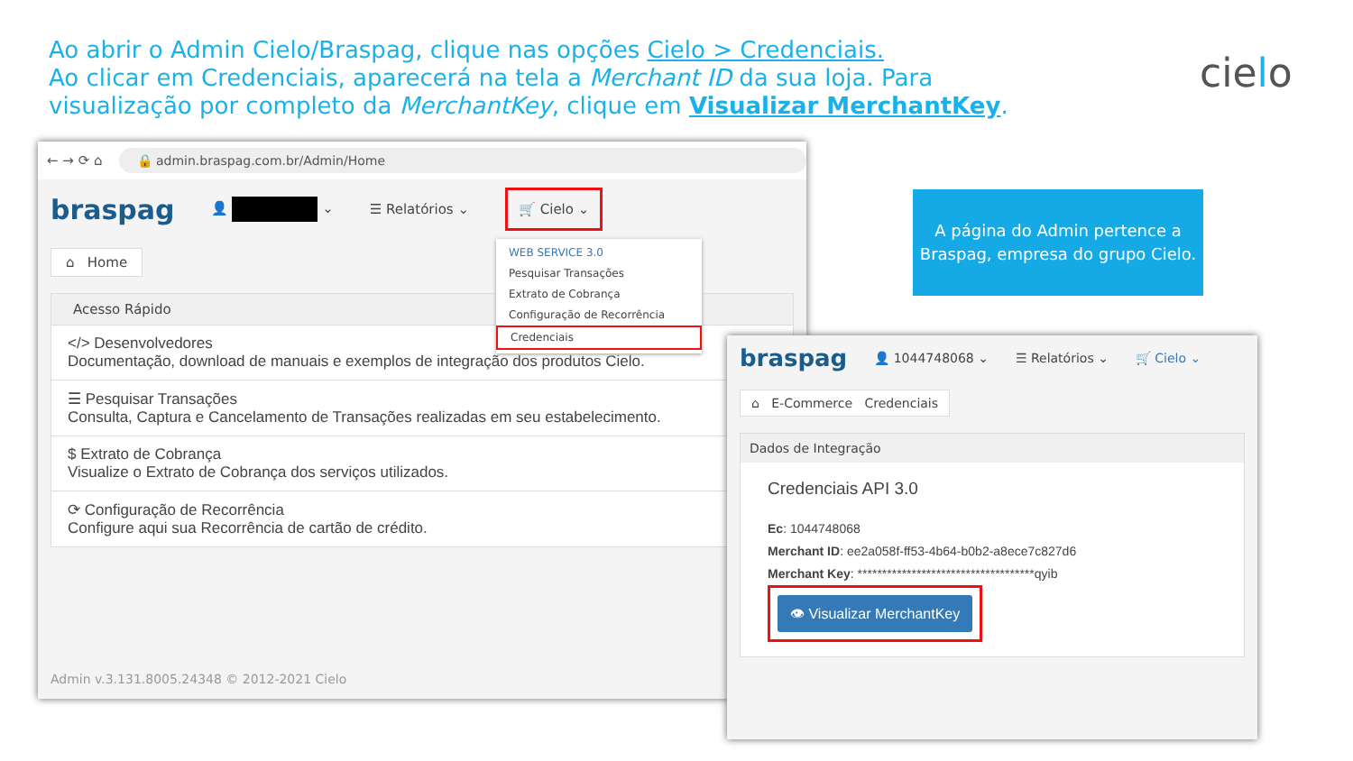Ao abrir o Admin Cielo/Braspag, clique nas opções Cielo > Credenciais.
Ao clicar em Credenciais, aparecerá na tela a Merchant ID da sua loja. Para visualização por completo da MerchantKey, clique em Visualizar MerchantKey.
cielo
← → ⟳ ⌂
🔒 admin.braspag.com.br/Admin/Home
braspag 👤 ⌄ ☰ Relatórios ⌄ 🛒 Cielo ⌄
WEB SERVICE 3.0
Pesquisar Transações
Extrato de Cobrança
Configuração de Recorrência
Credenciais
⌂ Home
Acesso Rápido
</> Desenvolvedores
Documentação, download de manuais e exemplos de integração dos produtos Cielo.
☰ Pesquisar Transações
Consulta, Captura e Cancelamento de Transações realizadas em seu estabelecimento.
$ Extrato de Cobrança
Visualize o Extrato de Cobrança dos serviços utilizados.
⟳ Configuração de Recorrência
Configure aqui sua Recorrência de cartão de crédito.
Admin v.3.131.8005.24348 © 2012-2021 Cielo
A página do Admin pertence a Braspag, empresa do grupo Cielo.
braspag 👤 1044748068 ⌄ ☰ Relatórios ⌄ 🛒 Cielo ⌄
⌂ E-Commerce Credenciais
Dados de Integração
Credenciais API 3.0
Ec: 1044748068
Merchant ID: ee2a058f-ff53-4b64-b0b2-a8ece7c827d6
Merchant Key: ************************************qyib
👁 Visualizar MerchantKey